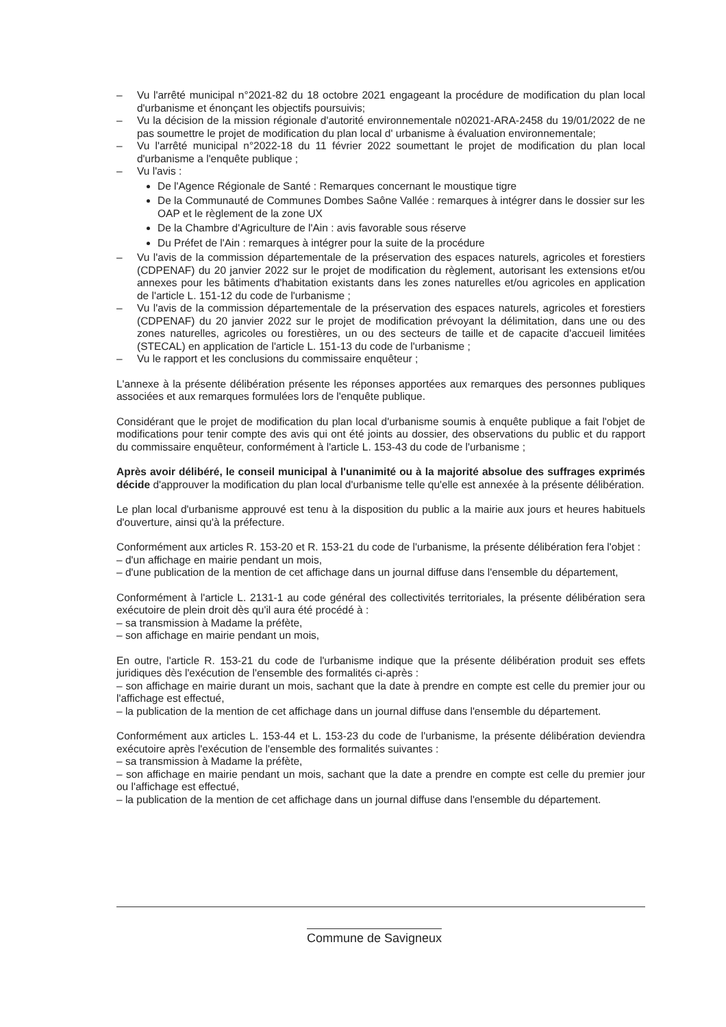– Vu l'arrêté municipal n°2021-82 du 18 octobre 2021 engageant la procédure de modification du plan local d'urbanisme et énonçant les objectifs poursuivis;
– Vu la décision de la mission régionale d'autorité environnementale n02021-ARA-2458 du 19/01/2022 de ne pas soumettre le projet de modification du plan local d' urbanisme à évaluation environnementale;
– Vu l'arrêté municipal n°2022-18 du 11 février 2022 soumettant le projet de modification du plan local d'urbanisme a l'enquête publique ;
– Vu l'avis :
De l'Agence Régionale de Santé : Remarques concernant le moustique tigre
De la Communauté de Communes Dombes Saône Vallée : remarques à intégrer dans le dossier sur les OAP et le règlement de la zone UX
De la Chambre d'Agriculture de l'Ain : avis favorable sous réserve
Du Préfet de l'Ain : remarques à intégrer pour la suite de la procédure
– Vu l'avis de la commission départementale de la préservation des espaces naturels, agricoles et forestiers (CDPENAF) du 20 janvier 2022 sur le projet de modification du règlement, autorisant les extensions et/ou annexes pour les bâtiments d'habitation existants dans les zones naturelles et/ou agricoles en application de l'article L. 151-12 du code de l'urbanisme ;
– Vu l'avis de la commission départementale de la préservation des espaces naturels, agricoles et forestiers (CDPENAF) du 20 janvier 2022 sur le projet de modification prévoyant la délimitation, dans une ou des zones naturelles, agricoles ou forestières, un ou des secteurs de taille et de capacite d'accueil limitées (STECAL) en application de l'article L. 151-13 du code de l'urbanisme ;
– Vu le rapport et les conclusions du commissaire enquêteur ;
L'annexe à la présente délibération présente les réponses apportées aux remarques des personnes publiques associées et aux remarques formulées lors de l'enquête publique.
Considérant que le projet de modification du plan local d'urbanisme soumis à enquête publique a fait l'objet de modifications pour tenir compte des avis qui ont été joints au dossier, des observations du public et du rapport du commissaire enquêteur, conformément à l'article L. 153-43 du code de l'urbanisme ;
Après avoir délibéré, le conseil municipal à l'unanimité ou à la majorité absolue des suffrages exprimés décide d'approuver la modification du plan local d'urbanisme telle qu'elle est annexée à la présente délibération.
Le plan local d'urbanisme approuvé est tenu à la disposition du public a la mairie aux jours et heures habituels d'ouverture, ainsi qu'à la préfecture.
Conformément aux articles R. 153-20 et R. 153-21 du code de l'urbanisme, la présente délibération fera l'objet :
– d'un affichage en mairie pendant un mois,
– d'une publication de la mention de cet affichage dans un journal diffuse dans l'ensemble du département,
Conformément à l'article L. 2131-1 au code général des collectivités territoriales, la présente délibération sera exécutoire de plein droit dès qu'il aura été procédé à :
– sa transmission à Madame la préfète,
– son affichage en mairie pendant un mois,
En outre, l'article R. 153-21 du code de l'urbanisme indique que la présente délibération produit ses effets juridiques dès l'exécution de l'ensemble des formalités ci-après :
– son affichage en mairie durant un mois, sachant que la date à prendre en compte est celle du premier jour ou l'affichage est effectué,
– la publication de la mention de cet affichage dans un journal diffuse dans l'ensemble du département.
Conformément aux articles L. 153-44 et L. 153-23 du code de l'urbanisme, la présente délibération deviendra exécutoire après l'exécution de l'ensemble des formalités suivantes :
– sa transmission à Madame la préfète,
– son affichage en mairie pendant un mois, sachant que la date a prendre en compte est celle du premier jour ou l'affichage est effectué,
– la publication de la mention de cet affichage dans un journal diffuse dans l'ensemble du département.
Commune de Savigneux